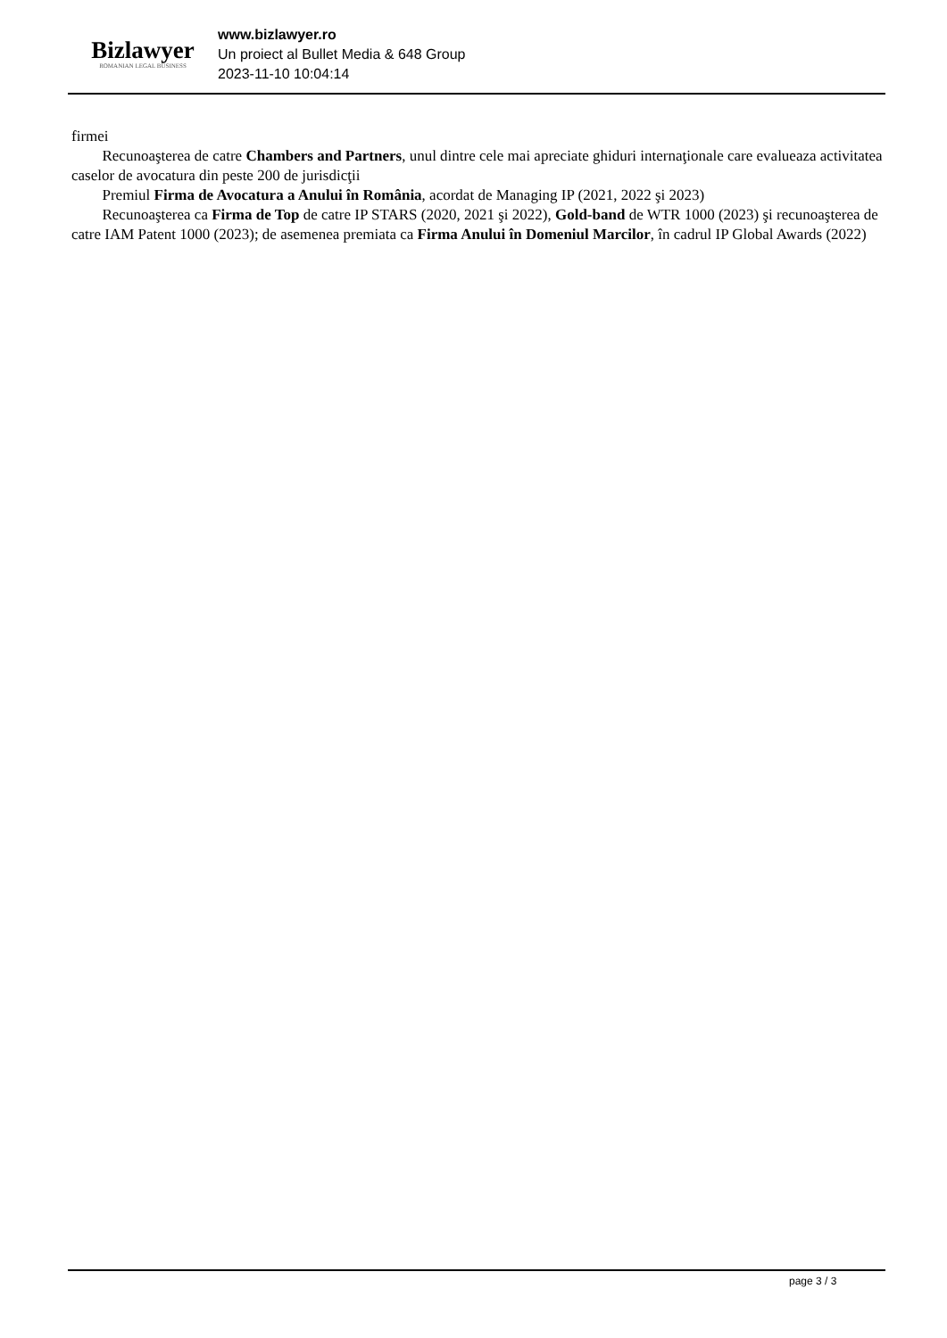Bizlawyer
ROMANIAN LEGAL BUSINESS
www.bizlawyer.ro
Un proiect al Bullet Media & 648 Group
2023-11-10 10:04:14
firmei
 Recunoaşterea de catre Chambers and Partners, unul dintre cele mai apreciate ghiduri internaţionale care evalueaza activitatea caselor de avocatura din peste 200 de jurisdicţii
 Premiul Firma de Avocatura a Anului în România, acordat de Managing IP (2021, 2022 şi 2023)
 Recunoaşterea ca Firma de Top de catre IP STARS (2020, 2021 şi 2022), Gold-band de WTR 1000 (2023) şi recunoaşterea de catre IAM Patent 1000 (2023); de asemenea premiata ca Firma Anului în Domeniul Marcilor, în cadrul IP Global Awards (2022)
page 3 / 3